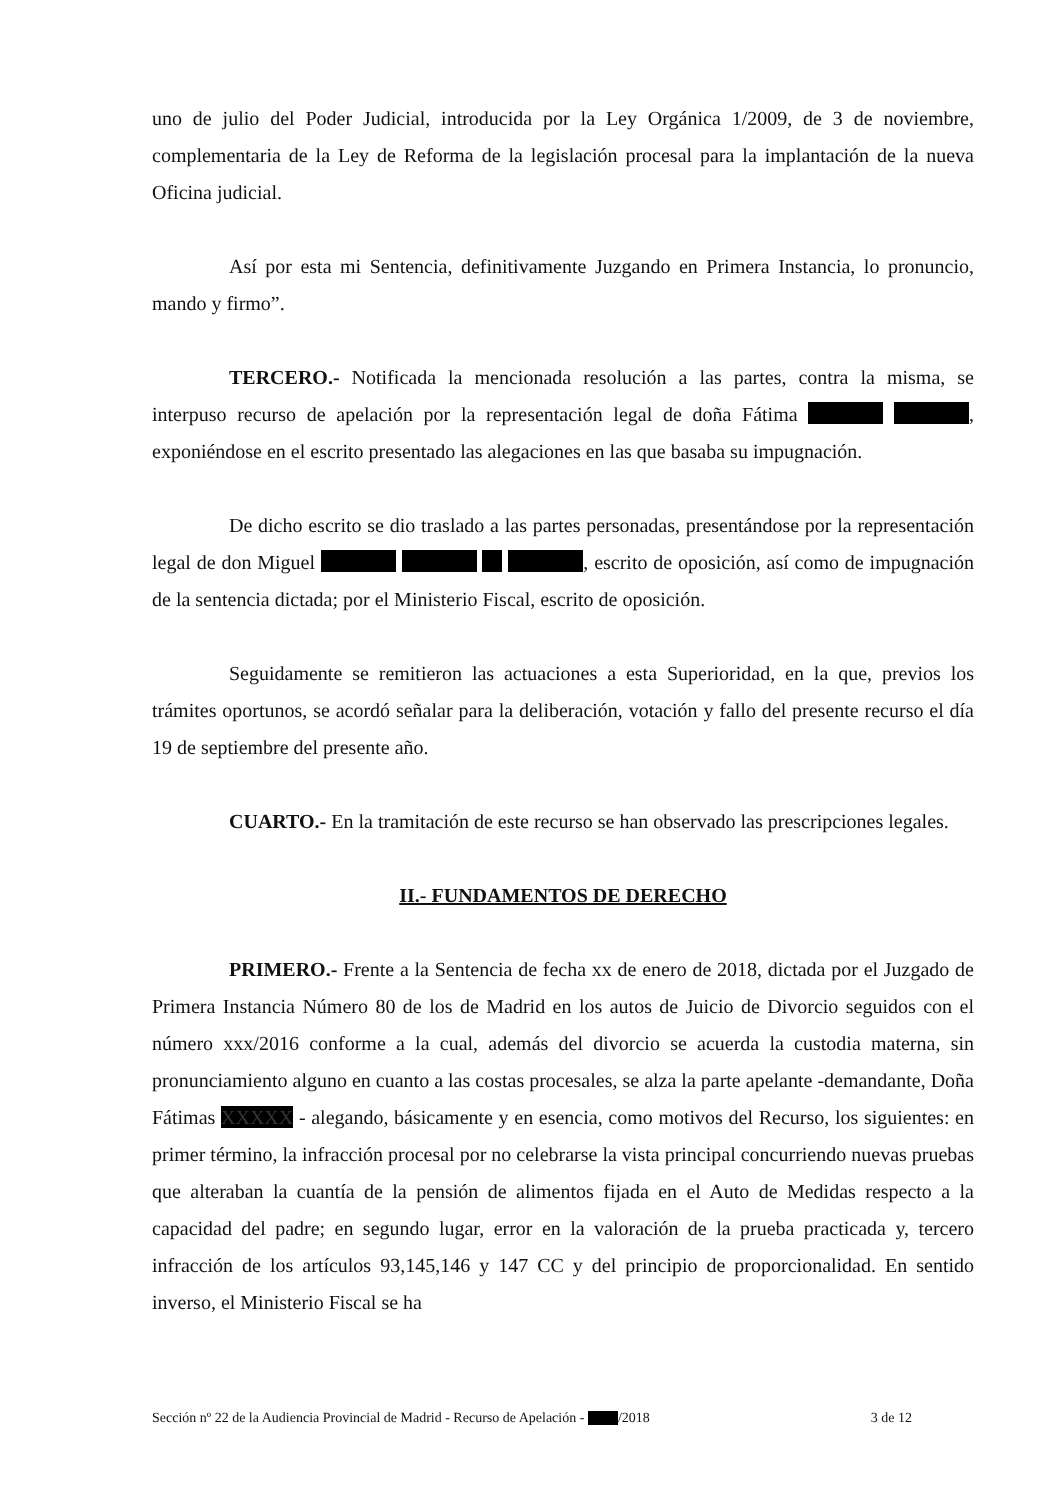uno de julio del Poder Judicial, introducida por la Ley Orgánica 1/2009, de 3 de noviembre, complementaria de la Ley de Reforma de la legislación procesal para la implantación de la nueva Oficina judicial.
Así por esta mi Sentencia, definitivamente Juzgando en Primera Instancia, lo pronuncio, mando y firmo”.
TERCERO.- Notificada la mencionada resolución a las partes, contra la misma, se interpuso recurso de apelación por la representación legal de doña Fátima , exponiéndose en el escrito presentado las alegaciones en las que basaba su impugnación.
De dicho escrito se dio traslado a las partes personadas, presentándose por la representación legal de don Miguel , escrito de oposición, así como de impugnación de la sentencia dictada; por el Ministerio Fiscal, escrito de oposición.
Seguidamente se remitieron las actuaciones a esta Superioridad, en la que, previos los trámites oportunos, se acordó señalar para la deliberación, votación y fallo del presente recurso el día 19 de septiembre del presente año.
CUARTO.- En la tramitación de este recurso se han observado las prescripciones legales.
II.- FUNDAMENTOS DE DERECHO
PRIMERO.- Frente a la Sentencia de fecha xx de enero de 2018, dictada por el Juzgado de Primera Instancia Número 80 de los de Madrid en los autos de Juicio de Divorcio seguidos con el número xxx/2016 conforme a la cual, además del divorcio se acuerda la custodia materna, sin pronunciamiento alguno en cuanto a las costas procesales, se alza la parte apelante -demandante, Doña Fátimas XXXXX - alegando, básicamente y en esencia, como motivos del Recurso, los siguientes: en primer término, la infracción procesal por no celebrarse la vista principal concurriendo nuevas pruebas que alteraban la cuantía de la pensión de alimentos fijada en el Auto de Medidas respecto a la capacidad del padre; en segundo lugar, error en la valoración de la prueba practicada y, tercero infracción de los artículos 93,145,146 y 147 CC y del principio de proporcionalidad. En sentido inverso, el Ministerio Fiscal se ha
Sección nº 22 de la Audiencia Provincial de Madrid - Recurso de Apelación - /2018 3 de 12